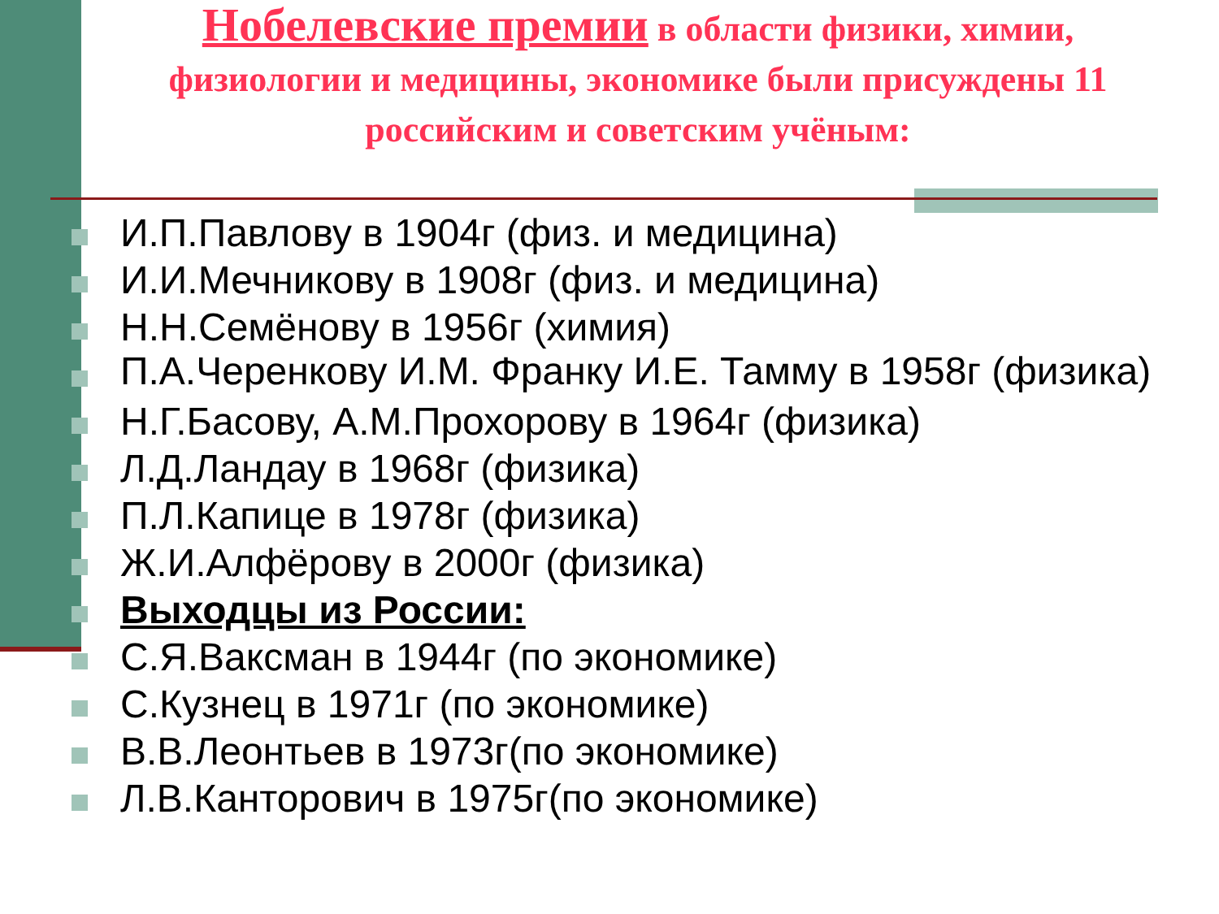Нобелевские премии в области физики, химии, физиологии и медицины, экономике были присуждены 11 российским и советским учёным:
И.П.Павлову в 1904г (физ. и медицина)
И.И.Мечникову в 1908г (физ. и медицина)
Н.Н.Семёнову в 1956г (химия)
П.А.Черенкову И.М. Франку И.Е. Тамму в 1958г (физика)
Н.Г.Басову, А.М.Прохорову в 1964г (физика)
Л.Д.Ландау в 1968г (физика)
П.Л.Капице в 1978г (физика)
Ж.И.Алфёрову в 2000г (физика)
Выходцы из России:
С.Я.Ваксман в 1944г (по экономике)
С.Кузнец в 1971г (по экономике)
В.В.Леонтьев в 1973г(по экономике)
Л.В.Канторович в 1975г(по экономике)